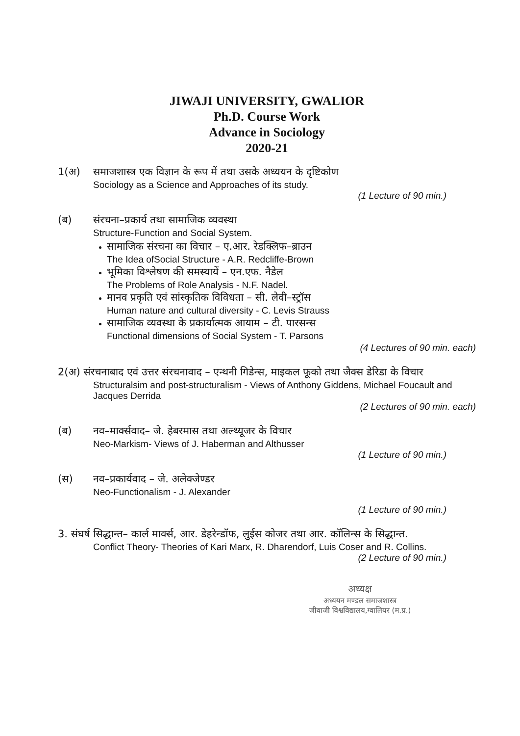JIWAJI UNIVERSITY, GWALIOR
Ph.D. Course Work
Advance in Sociology
2020-21
1(अ) समाजशास्त्र एक विज्ञान के रूप में तथा उसके अध्ययन के दृष्टिकोण
Sociology as a Science and Approaches of its study.
(1 Lecture of 90 min.)
(ब) संरचना–प्रकार्य तथा सामाजिक व्यवस्था
Structure-Function and Social System.
सामाजिक संरचना का विचार – ए.आर. रेडक्लिफ–ब्राउन
The Idea ofSocial Structure - A.R. Redcliffe-Brown
भूमिका विश्लेषण की समस्यायें – एन.एफ. नैडेल
The Problems of Role Analysis - N.F. Nadel.
मानव प्रकृति एवं सांस्कृतिक विविधता – सी. लेवी–स्ट्रॉस
Human nature and cultural diversity - C. Levis Strauss
सामाजिक व्यवस्था के प्रकार्यात्मक आयाम – टी. पारसन्स
Functional dimensions of Social System - T. Parsons
(4 Lectures of 90 min. each)
2(अ) संरचनाबाद एवं उत्तर संरचनावाद – एन्थनी गिडेन्स, माइकल फूको तथा जैक्स डेरिडा के विचार
Structuralsim and post-structuralism - Views of Anthony Giddens, Michael Foucault and Jacques Derrida
(2 Lectures of 90 min. each)
(ब) नव–मार्क्सवाद– जे. हेबरमास तथा अल्थ्यूजर के विचार
Neo-Markism- Views of J. Haberman and Althusser
(1 Lecture of 90 min.)
(स) नव–प्रकार्यवाद – जे. अलेक्जेण्डर
Neo-Functionalism - J. Alexander
(1 Lecture of 90 min.)
3. संघर्ष सिद्धान्त– कार्ल मार्क्स, आर. डेहरेन्डॉफ, लुईस कोजर तथा आर. कॉलिन्स के सिद्धान्त.
Conflict Theory- Theories of Kari Marx, R. Dharendorf, Luis Coser and R. Collins.
(2 Lecture of 90 min.)
अध्यक्ष
अध्ययन मण्डल समाजशास्त्र
जीवाजी विश्वविद्यालय,ग्वालियर (म.प्र.)